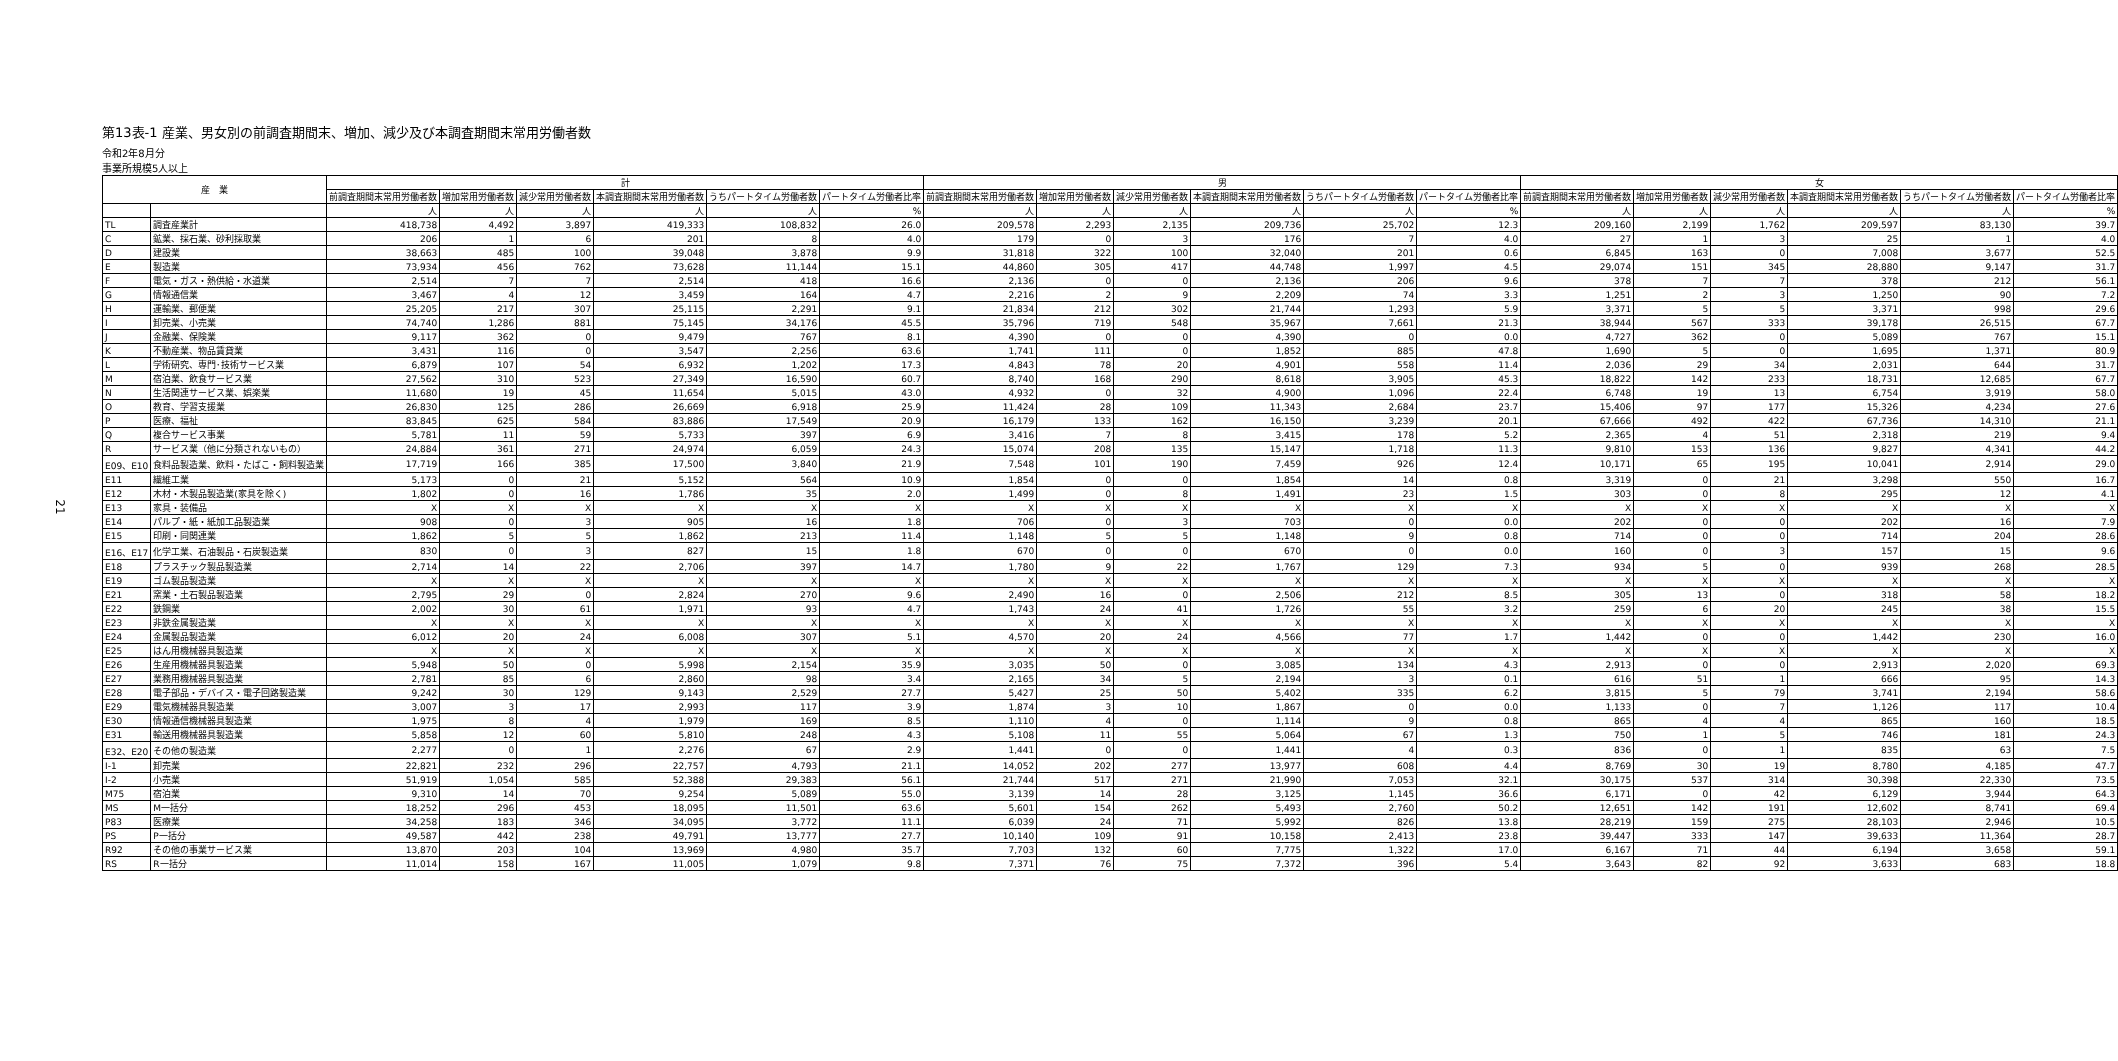21
第13表-1 産業、男女別の前調査期間末、増加、減少及び本調査期間末常用労働者数
令和2年8月分
事業所規模5人以上
| 産 業 | | 計 | | | | | | 男 | | | | | | 女 | | | | | |
| --- | --- | --- | --- | --- | --- | --- | --- | --- | --- | --- | --- | --- | --- | --- | --- | --- | --- | --- | --- |
| | | 前調査期間末常用労働者数 | 増加常用労働者数 | 減少常用労働者数 | 本調査期間末常用労働者数 | うちパートタイム労働者数 | パートタイム労働者比率 | 前調査期間末常用労働者数 | 増加常用労働者数 | 減少常用労働者数 | 本調査期間末常用労働者数 | うちパートタイム労働者数 | パートタイム労働者比率 | 前調査期間末常用労働者数 | 増加常用労働者数 | 減少常用労働者数 | 本調査期間末常用労働者数 | うちパートタイム労働者数 | パートタイム労働者比率 |
| | | 人 | 人 | 人 | 人 | 人 | % | 人 | 人 | 人 | 人 | 人 | % | 人 | 人 | 人 | 人 | 人 | % |
| TL | 調査産業計 | 418,738 | 4,492 | 3,897 | 419,333 | 108,832 | 26.0 | 209,578 | 2,293 | 2,135 | 209,736 | 25,702 | 12.3 | 209,160 | 2,199 | 1,762 | 209,597 | 83,130 | 39.7 |
| C | 鉱業、採石業、砂利採取業 | 206 | 1 | 6 | 201 | 8 | 4.0 | 179 | 0 | 3 | 176 | 7 | 4.0 | 27 | 1 | 3 | 25 | 1 | 4.0 |
| D | 建設業 | 38,663 | 485 | 100 | 39,048 | 3,878 | 9.9 | 31,818 | 322 | 100 | 32,040 | 201 | 0.6 | 6,845 | 163 | 0 | 7,008 | 3,677 | 52.5 |
| E | 製造業 | 73,934 | 456 | 762 | 73,628 | 11,144 | 15.1 | 44,860 | 305 | 417 | 44,748 | 1,997 | 4.5 | 29,074 | 151 | 345 | 28,880 | 9,147 | 31.7 |
| F | 電気・ガス・熱供給・水道業 | 2,514 | 7 | 7 | 2,514 | 418 | 16.6 | 2,136 | 0 | 0 | 2,136 | 206 | 9.6 | 378 | 7 | 7 | 378 | 212 | 56.1 |
| G | 情報通信業 | 3,467 | 4 | 12 | 3,459 | 164 | 4.7 | 2,216 | 2 | 9 | 2,209 | 74 | 3.3 | 1,251 | 2 | 3 | 1,250 | 90 | 7.2 |
| H | 運輸業、郵便業 | 25,205 | 217 | 307 | 25,115 | 2,291 | 9.1 | 21,834 | 212 | 302 | 21,744 | 1,293 | 5.9 | 3,371 | 5 | 5 | 3,371 | 998 | 29.6 |
| I | 卸売業、小売業 | 74,740 | 1,286 | 881 | 75,145 | 34,176 | 45.5 | 35,796 | 719 | 548 | 35,967 | 7,661 | 21.3 | 38,944 | 567 | 333 | 39,178 | 26,515 | 67.7 |
| J | 金融業、保険業 | 9,117 | 362 | 0 | 9,479 | 767 | 8.1 | 4,390 | 0 | 0 | 4,390 | 0 | 0.0 | 4,727 | 362 | 0 | 5,089 | 767 | 15.1 |
| K | 不動産業、物品賃貸業 | 3,431 | 116 | 0 | 3,547 | 2,256 | 63.6 | 1,741 | 111 | 0 | 1,852 | 885 | 47.8 | 1,690 | 5 | 0 | 1,695 | 1,371 | 80.9 |
| L | 学術研究、専門･技術サービス業 | 6,879 | 107 | 54 | 6,932 | 1,202 | 17.3 | 4,843 | 78 | 20 | 4,901 | 558 | 11.4 | 2,036 | 29 | 34 | 2,031 | 644 | 31.7 |
| M | 宿泊業、飲食サービス業 | 27,562 | 310 | 523 | 27,349 | 16,590 | 60.7 | 8,740 | 168 | 290 | 8,618 | 3,905 | 45.3 | 18,822 | 142 | 233 | 18,731 | 12,685 | 67.7 |
| N | 生活関連サービス業、娯楽業 | 11,680 | 19 | 45 | 11,654 | 5,015 | 43.0 | 4,932 | 0 | 32 | 4,900 | 1,096 | 22.4 | 6,748 | 19 | 13 | 6,754 | 3,919 | 58.0 |
| O | 教育、学習支援業 | 26,830 | 125 | 286 | 26,669 | 6,918 | 25.9 | 11,424 | 28 | 109 | 11,343 | 2,684 | 23.7 | 15,406 | 97 | 177 | 15,326 | 4,234 | 27.6 |
| P | 医療、福祉 | 83,845 | 625 | 584 | 83,886 | 17,549 | 20.9 | 16,179 | 133 | 162 | 16,150 | 3,239 | 20.1 | 67,666 | 492 | 422 | 67,736 | 14,310 | 21.1 |
| Q | 複合サービス事業 | 5,781 | 11 | 59 | 5,733 | 397 | 6.9 | 3,416 | 7 | 8 | 3,415 | 178 | 5.2 | 2,365 | 4 | 51 | 2,318 | 219 | 9.4 |
| R | サービス業（他に分類されないもの） | 24,884 | 361 | 271 | 24,974 | 6,059 | 24.3 | 15,074 | 208 | 135 | 15,147 | 1,718 | 11.3 | 9,810 | 153 | 136 | 9,827 | 4,341 | 44.2 |
| E09、E10 | 食料品製造業、飲料・たばこ・飼料製造業 | 17,719 | 166 | 385 | 17,500 | 3,840 | 21.9 | 7,548 | 101 | 190 | 7,459 | 926 | 12.4 | 10,171 | 65 | 195 | 10,041 | 2,914 | 29.0 |
| E11 | 繊維工業 | 5,173 | 0 | 21 | 5,152 | 564 | 10.9 | 1,854 | 0 | 0 | 1,854 | 14 | 0.8 | 3,319 | 0 | 21 | 3,298 | 550 | 16.7 |
| E12 | 木材・木製品製造業(家具を除く) | 1,802 | 0 | 16 | 1,786 | 35 | 2.0 | 1,499 | 0 | 8 | 1,491 | 23 | 1.5 | 303 | 0 | 8 | 295 | 12 | 4.1 |
| E13 | 家具・装備品 | X | X | X | X | X | X | X | X | X | X | X | X | X | X | X | X | X | X |
| E14 | パルプ・紙・紙加工品製造業 | 908 | 0 | 3 | 905 | 16 | 1.8 | 706 | 0 | 3 | 703 | 0 | 0.0 | 202 | 0 | 0 | 202 | 16 | 7.9 |
| E15 | 印刷・同関連業 | 1,862 | 5 | 5 | 1,862 | 213 | 11.4 | 1,148 | 5 | 5 | 1,148 | 9 | 0.8 | 714 | 0 | 0 | 714 | 204 | 28.6 |
| E16、E17 | 化学工業、石油製品・石炭製造業 | 830 | 0 | 3 | 827 | 15 | 1.8 | 670 | 0 | 0 | 670 | 0 | 0.0 | 160 | 0 | 3 | 157 | 15 | 9.6 |
| E18 | プラスチック製品製造業 | 2,714 | 14 | 22 | 2,706 | 397 | 14.7 | 1,780 | 9 | 22 | 1,767 | 129 | 7.3 | 934 | 5 | 0 | 939 | 268 | 28.5 |
| E19 | ゴム製品製造業 | X | X | X | X | X | X | X | X | X | X | X | X | X | X | X | X | X | X |
| E21 | 窯業・土石製品製造業 | 2,795 | 29 | 0 | 2,824 | 270 | 9.6 | 2,490 | 16 | 0 | 2,506 | 212 | 8.5 | 305 | 13 | 0 | 318 | 58 | 18.2 |
| E22 | 鉄鋼業 | 2,002 | 30 | 61 | 1,971 | 93 | 4.7 | 1,743 | 24 | 41 | 1,726 | 55 | 3.2 | 259 | 6 | 20 | 245 | 38 | 15.5 |
| E23 | 非鉄金属製造業 | X | X | X | X | X | X | X | X | X | X | X | X | X | X | X | X | X | X |
| E24 | 金属製品製造業 | 6,012 | 20 | 24 | 6,008 | 307 | 5.1 | 4,570 | 20 | 24 | 4,566 | 77 | 1.7 | 1,442 | 0 | 0 | 1,442 | 230 | 16.0 |
| E25 | はん用機械器具製造業 | X | X | X | X | X | X | X | X | X | X | X | X | X | X | X | X | X | X |
| E26 | 生産用機械器具製造業 | 5,948 | 50 | 0 | 5,998 | 2,154 | 35.9 | 3,035 | 50 | 0 | 3,085 | 134 | 4.3 | 2,913 | 0 | 0 | 2,913 | 2,020 | 69.3 |
| E27 | 業務用機械器具製造業 | 2,781 | 85 | 6 | 2,860 | 98 | 3.4 | 2,165 | 34 | 5 | 2,194 | 3 | 0.1 | 616 | 51 | 1 | 666 | 95 | 14.3 |
| E28 | 電子部品・デバイス・電子回路製造業 | 9,242 | 30 | 129 | 9,143 | 2,529 | 27.7 | 5,427 | 25 | 50 | 5,402 | 335 | 6.2 | 3,815 | 5 | 79 | 3,741 | 2,194 | 58.6 |
| E29 | 電気機械器具製造業 | 3,007 | 3 | 17 | 2,993 | 117 | 3.9 | 1,874 | 3 | 10 | 1,867 | 0 | 0.0 | 1,133 | 0 | 7 | 1,126 | 117 | 10.4 |
| E30 | 情報通信機械器具製造業 | 1,975 | 8 | 4 | 1,979 | 169 | 8.5 | 1,110 | 4 | 0 | 1,114 | 9 | 0.8 | 865 | 4 | 4 | 865 | 160 | 18.5 |
| E31 | 輸送用機械器具製造業 | 5,858 | 12 | 60 | 5,810 | 248 | 4.3 | 5,108 | 11 | 55 | 5,064 | 67 | 1.3 | 750 | 1 | 5 | 746 | 181 | 24.3 |
| E32、E20 | その他の製造業 | 2,277 | 0 | 1 | 2,276 | 67 | 2.9 | 1,441 | 0 | 0 | 1,441 | 4 | 0.3 | 836 | 0 | 1 | 835 | 63 | 7.5 |
| I-1 | 卸売業 | 22,821 | 232 | 296 | 22,757 | 4,793 | 21.1 | 14,052 | 202 | 277 | 13,977 | 608 | 4.4 | 8,769 | 30 | 19 | 8,780 | 4,185 | 47.7 |
| I-2 | 小売業 | 51,919 | 1,054 | 585 | 52,388 | 29,383 | 56.1 | 21,744 | 517 | 271 | 21,990 | 7,053 | 32.1 | 30,175 | 537 | 314 | 30,398 | 22,330 | 73.5 |
| M75 | 宿泊業 | 9,310 | 14 | 70 | 9,254 | 5,089 | 55.0 | 3,139 | 14 | 28 | 3,125 | 1,145 | 36.6 | 6,171 | 0 | 42 | 6,129 | 3,944 | 64.3 |
| MS | M一括分 | 18,252 | 296 | 453 | 18,095 | 11,501 | 63.6 | 5,601 | 154 | 262 | 5,493 | 2,760 | 50.2 | 12,651 | 142 | 191 | 12,602 | 8,741 | 69.4 |
| P83 | 医療業 | 34,258 | 183 | 346 | 34,095 | 3,772 | 11.1 | 6,039 | 24 | 71 | 5,992 | 826 | 13.8 | 28,219 | 159 | 275 | 28,103 | 2,946 | 10.5 |
| PS | P一括分 | 49,587 | 442 | 238 | 49,791 | 13,777 | 27.7 | 10,140 | 109 | 91 | 10,158 | 2,413 | 23.8 | 39,447 | 333 | 147 | 39,633 | 11,364 | 28.7 |
| R92 | その他の事業サービス業 | 13,870 | 203 | 104 | 13,969 | 4,980 | 35.7 | 7,703 | 132 | 60 | 7,775 | 1,322 | 17.0 | 6,167 | 71 | 44 | 6,194 | 3,658 | 59.1 |
| RS | R一括分 | 11,014 | 158 | 167 | 11,005 | 1,079 | 9.8 | 7,371 | 76 | 75 | 7,372 | 396 | 5.4 | 3,643 | 82 | 92 | 3,633 | 683 | 18.8 |